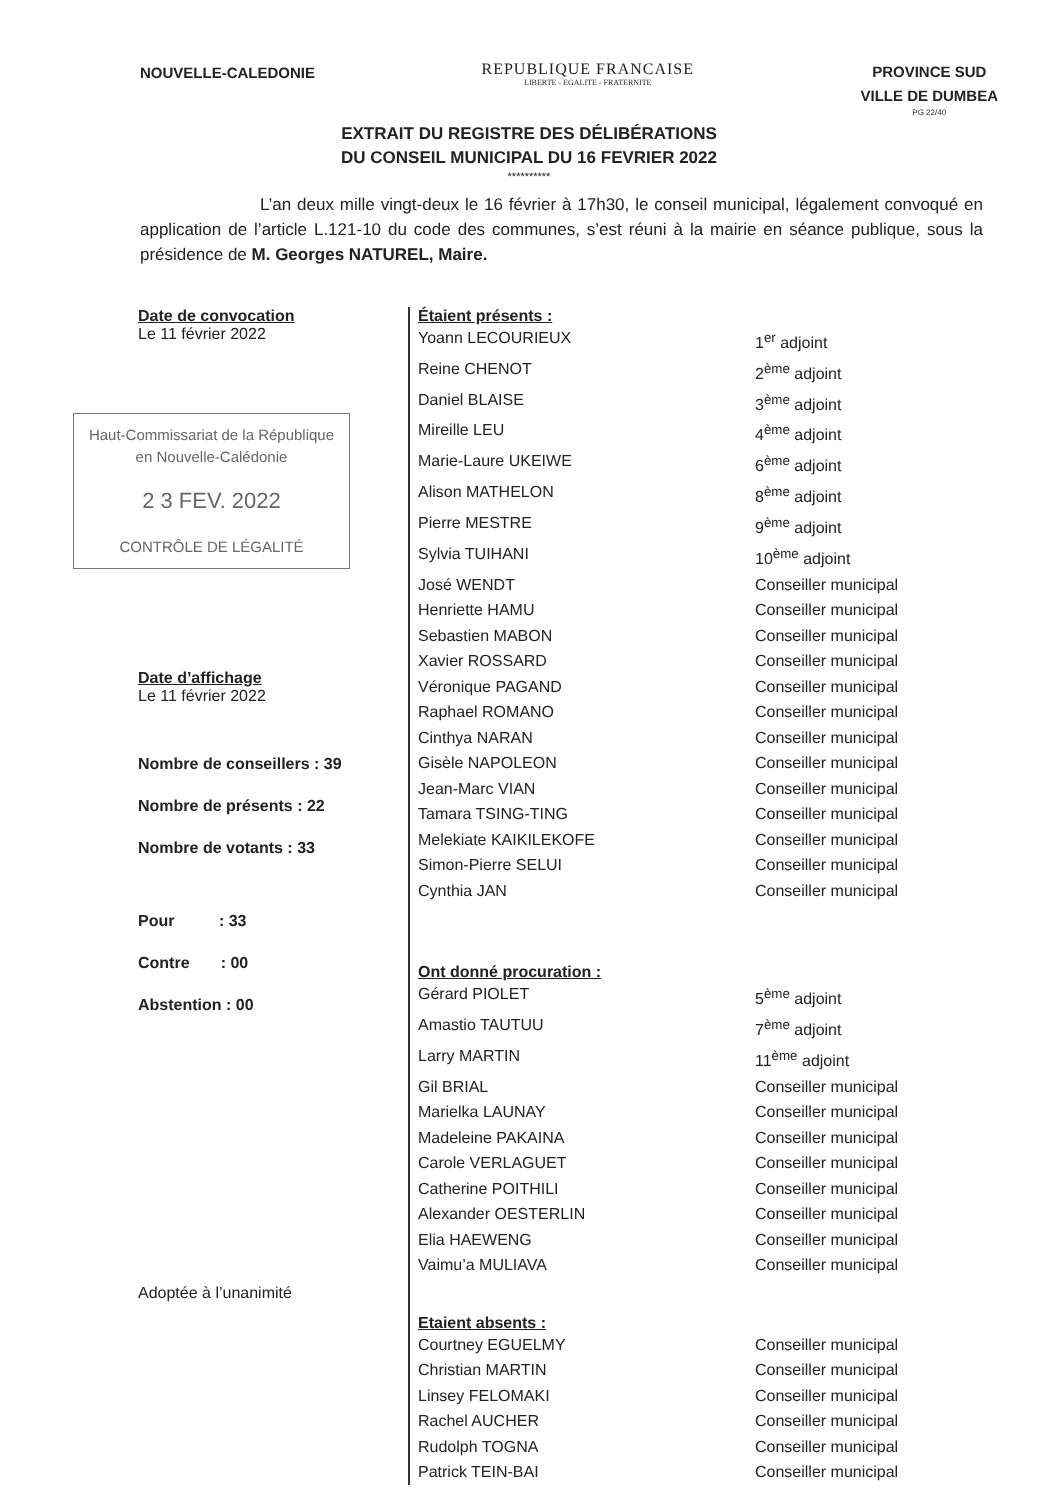NOUVELLE-CALEDONIE
REPUBLIQUE FRANCAISE
LIBERTE - EGALITE - FRATERNITE
PROVINCE SUD
VILLE DE DUMBEA
PG 22/40
EXTRAIT DU REGISTRE DES DÉLIBÉRATIONS
DU CONSEIL MUNICIPAL DU 16 FEVRIER 2022
**********
L’an deux mille vingt-deux le 16 février à 17h30, le conseil municipal, légalement convoqué en application de l’article L.121-10 du code des communes, s’est réuni à la mairie en séance publique, sous la présidence de M. Georges NATUREL, Maire.
Date de convocation
Le 11 février 2022
Haut-Commissariat de la République
en Nouvelle-Calédonie
2 3 FEV. 2022
CONTRÔLE DE LÉGALITÉ
Date d’affichage
Le 11 février 2022
Nombre de conseillers : 39
Nombre de présents : 22
Nombre de votants : 33
Pour : 33
Contre : 00
Abstention : 00
Adoptée à l’unanimité
Étaient présents :
Yoann LECOURIEUX 1<sup>er</sup> adjoint
Reine CHENOT 2<sup>ème</sup> adjoint
Daniel BLAISE 3<sup>ème</sup> adjoint
Mireille LEU 4<sup>ème</sup> adjoint
Marie-Laure UKEIWE 6<sup>ème</sup> adjoint
Alison MATHELON 8<sup>ème</sup> adjoint
Pierre MESTRE 9<sup>ème</sup> adjoint
Sylvia TUIHANI 10<sup>ème</sup> adjoint
José WENDT Conseiller municipal
Henriette HAMU Conseiller municipal
Sebastien MABON Conseiller municipal
Xavier ROSSARD Conseiller municipal
Véronique PAGAND Conseiller municipal
Raphael ROMANO Conseiller municipal
Cinthya NARAN Conseiller municipal
Gisèle NAPOLEON Conseiller municipal
Jean-Marc VIAN Conseiller municipal
Tamara TSING-TING Conseiller municipal
Melekiate KAIKILEKOFE Conseiller municipal
Simon-Pierre SELUI Conseiller municipal
Cynthia JAN Conseiller municipal
Ont donné procuration :
Gérard PIOLET 5<sup>ème</sup> adjoint
Amastio TAUTUU 7<sup>ème</sup> adjoint
Larry MARTIN 11<sup>ème</sup> adjoint
Gil BRIAL Conseiller municipal
Marielka LAUNAY Conseiller municipal
Madeleine PAKAINA Conseiller municipal
Carole VERLAGUET Conseiller municipal
Catherine POITHILI Conseiller municipal
Alexander OESTERLIN Conseiller municipal
Elia HAEWENG Conseiller municipal
Vaimu’a MULIAVA Conseiller municipal
Etaient absents :
Courtney EGUELMY Conseiller municipal
Christian MARTIN Conseiller municipal
Linsey FELOMAKI Conseiller municipal
Rachel AUCHER Conseiller municipal
Rudolph TOGNA Conseiller municipal
Patrick TEIN-BAI Conseiller municipal